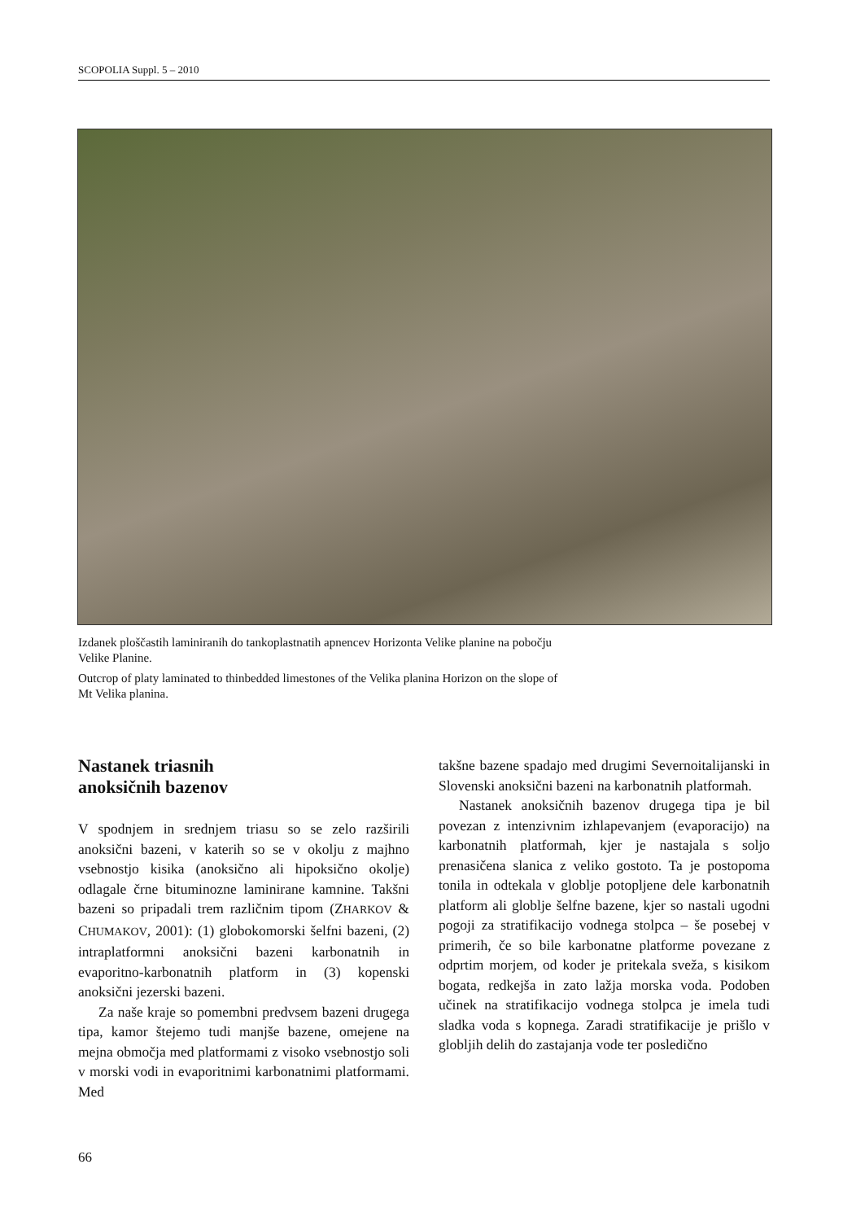SCOPOLIA Suppl. 5 – 2010
Izdanek ploščastih laminiranih do tankoplastnatih apnencev Horizonta Velike planine na pobočju Velike Planine.
Outcrop of platy laminated to thinbedded limestones of the Velika planina Horizon on the slope of Mt Velika planina.
Nastanek triasnih
anoksičnih bazenov
V spodnjem in srednjem triasu so se zelo razširili anoksični bazeni, v katerih so se v okolju z majhno vsebnostjo kisika (anoksično ali hipoksično okolje) odlagale črne bituminozne laminirane kamnine. Takšni bazeni so pripadali trem različnim tipom (ZHARKOV & CHUMAKOV, 2001): (1) globokomorski šelfni bazeni, (2) intraplatformni anoksični bazeni karbonatnih in evaporitno-karbonatnih platform in (3) kopenski anoksični jezerski bazeni.
Za naše kraje so pomembni predvsem bazeni drugega tipa, kamor štejemo tudi manjše bazene, omejene na mejna območja med platformami z visoko vsebnostjo soli v morski vodi in evaporitnimi karbonatnimi platformami. Med
takšne bazene spadajo med drugimi Severnoitalijanski in Slovenski anoksični bazeni na karbonatnih platformah.
Nastanek anoksičnih bazenov drugega tipa je bil povezan z intenzivnim izhlapevanjem (evaporacijo) na karbonatnih platformah, kjer je nastajala s soljo prenasičena slanica z veliko gostoto. Ta je postopoma tonila in odtekala v globlje potopljene dele karbonatnih platform ali globlje šelfne bazene, kjer so nastali ugodni pogoji za stratifikacijo vodnega stolpca – še posebej v primerih, če so bile karbonatne platforme povezane z odprtim morjem, od koder je pritekala sveža, s kisikom bogata, redkejša in zato lažja morska voda. Podoben učinek na stratifikacijo vodnega stolpca je imela tudi sladka voda s kopnega. Zaradi stratifikacije je prišlo v globljih delih do zastajanja vode ter posledično
66